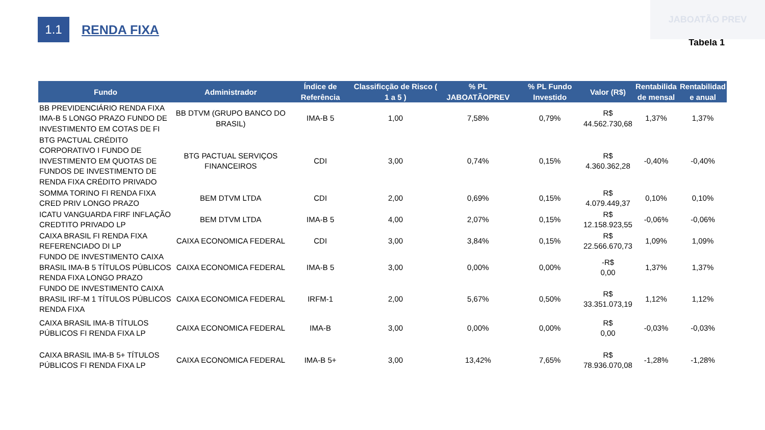JABOATÃO PREV
1.1
RENDA FIXA
Tabela 1
| Fundo | Administrador | Índice de Referência | Classificção de Risco ( 1 a 5 ) | % PL JABOATÃOPREV | % PL Fundo Investido | Valor (R$) | Rentabilida de mensal | Rentabilidad e anual |
| --- | --- | --- | --- | --- | --- | --- | --- | --- |
| BB PREVIDENCIÁRIO RENDA FIXA IMA-B 5 LONGO PRAZO FUNDO DE INVESTIMENTO EM COTAS DE FI | BB DTVM (GRUPO BANCO DO BRASIL) | IMA-B 5 | 1,00 | 7,58% | 0,79% | R$ 44.562.730,68 | 1,37% | 1,37% |
| BTG PACTUAL CRÉDITO CORPORATIVO I FUNDO DE INVESTIMENTO EM QUOTAS DE FUNDOS DE INVESTIMENTO DE RENDA FIXA CRÉDITO PRIVADO | BTG PACTUAL SERVIÇOS FINANCEIROS | CDI | 3,00 | 0,74% | 0,15% | R$ 4.360.362,28 | -0,40% | -0,40% |
| SOMMA TORINO FI RENDA FIXA CRED PRIV LONGO PRAZO | BEM DTVM LTDA | CDI | 2,00 | 0,69% | 0,15% | R$ 4.079.449,37 | 0,10% | 0,10% |
| ICATU VANGUARDA FIRF INFLAÇÃO CREDTITO PRIVADO LP | BEM DTVM LTDA | IMA-B 5 | 4,00 | 2,07% | 0,15% | R$ 12.158.923,55 | -0,06% | -0,06% |
| CAIXA BRASIL FI RENDA FIXA REFERENCIADO DI LP | CAIXA ECONOMICA FEDERAL | CDI | 3,00 | 3,84% | 0,15% | R$ 22.566.670,73 | 1,09% | 1,09% |
| FUNDO DE INVESTIMENTO CAIXA BRASIL IMA-B 5 TÍTULOS PÚBLICOS RENDA FIXA LONGO PRAZO | CAIXA ECONOMICA FEDERAL | IMA-B 5 | 3,00 | 0,00% | 0,00% | -R$ 0,00 | 1,37% | 1,37% |
| FUNDO DE INVESTIMENTO CAIXA BRASIL IRF-M 1 TÍTULOS PÚBLICOS RENDA FIXA | CAIXA ECONOMICA FEDERAL | IRFM-1 | 2,00 | 5,67% | 0,50% | R$ 33.351.073,19 | 1,12% | 1,12% |
| CAIXA BRASIL IMA-B TÍTULOS PÚBLICOS FI RENDA FIXA LP | CAIXA ECONOMICA FEDERAL | IMA-B | 3,00 | 0,00% | 0,00% | R$ 0,00 | -0,03% | -0,03% |
| CAIXA BRASIL IMA-B 5+ TÍTULOS PÚBLICOS FI RENDA FIXA LP | CAIXA ECONOMICA FEDERAL | IMA-B 5+ | 3,00 | 13,42% | 7,65% | R$ 78.936.070,08 | -1,28% | -1,28% |